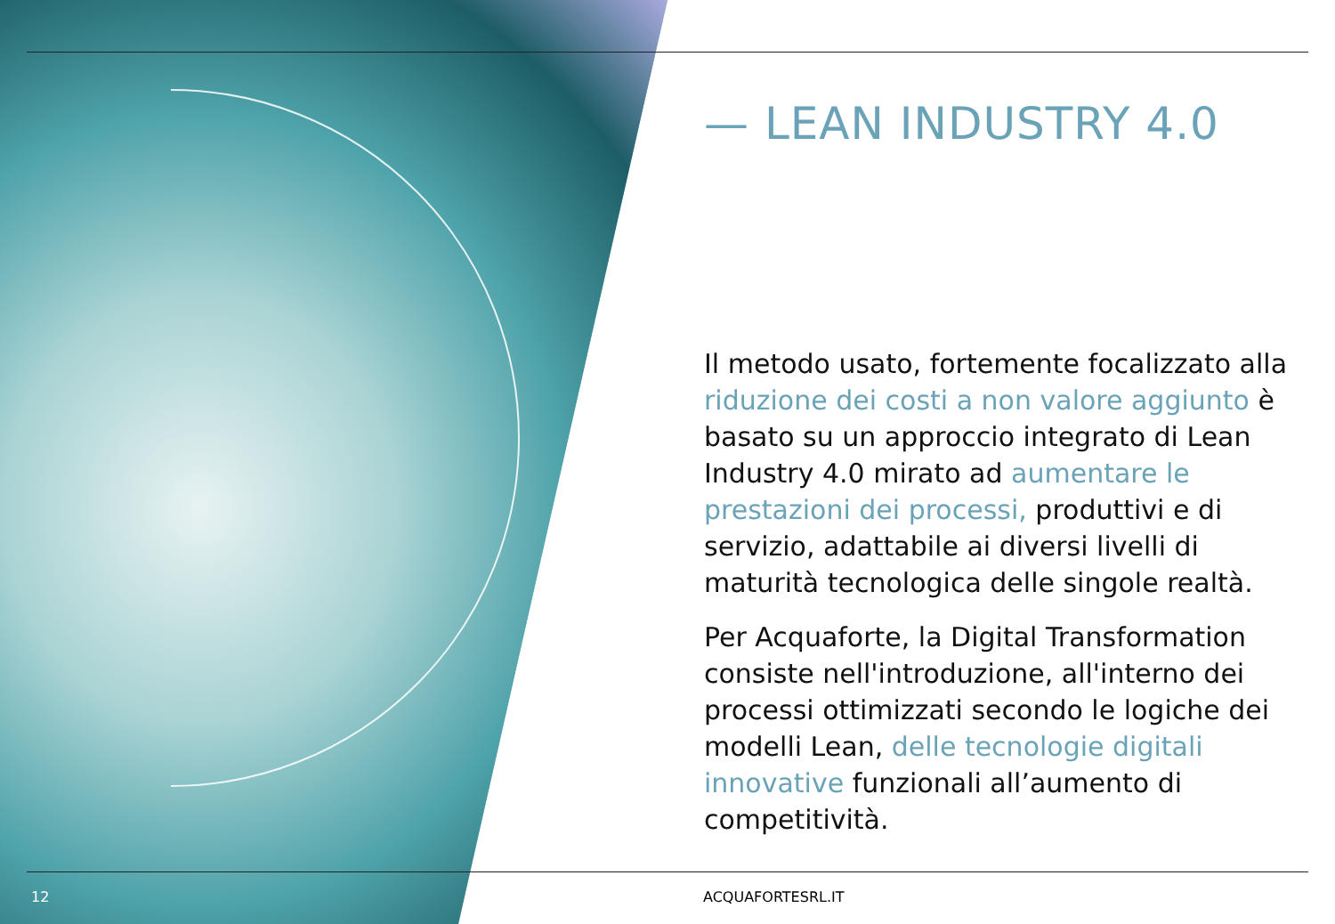— LEAN INDUSTRY 4.0
Il metodo usato, fortemente focalizzato alla riduzione dei costi a non valore aggiunto è basato su un approccio integrato di Lean Industry 4.0 mirato ad aumentare le prestazioni dei processi, produttivi e di servizio, adattabile ai diversi livelli di maturità tecnologica delle singole realtà.
Per Acquaforte, la Digital Transformation consiste nell'introduzione, all'interno dei processi ottimizzati secondo le logiche dei modelli Lean, delle tecnologie digitali innovative funzionali all’aumento di competitività.
12 ACQUAFORTESRL.IT